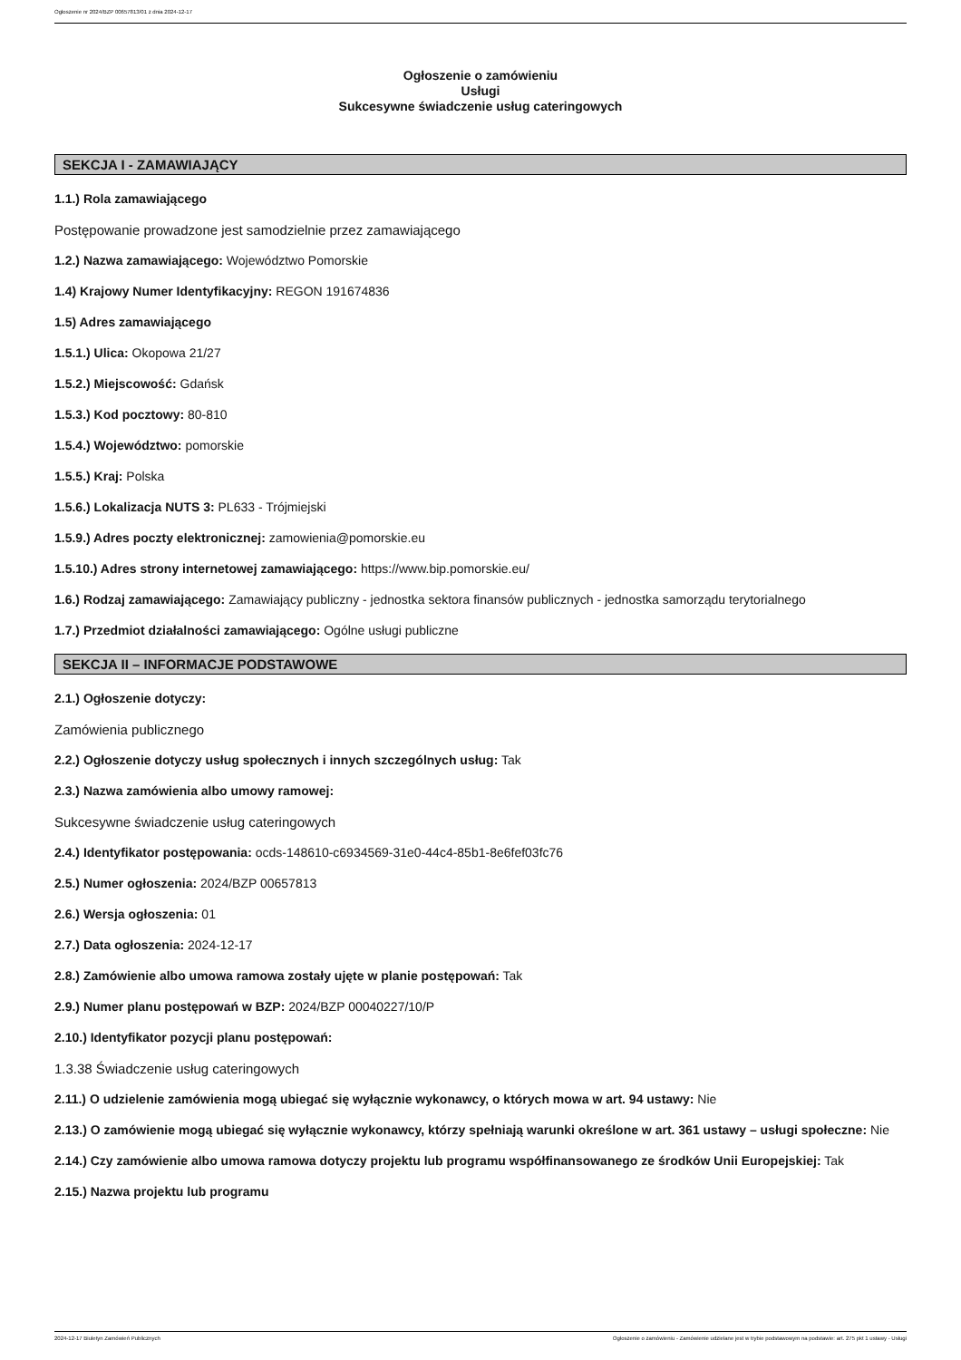Ogłoszenie nr 2024/BZP 00657813/01 z dnia 2024-12-17
Ogłoszenie o zamówieniu
Usługi
Sukcesywne świadczenie usług cateringowych
SEKCJA I - ZAMAWIAJĄCY
1.1.) Rola zamawiającego
Postępowanie prowadzone jest samodzielnie przez zamawiającego
1.2.) Nazwa zamawiającego: Województwo Pomorskie
1.4) Krajowy Numer Identyfikacyjny: REGON 191674836
1.5) Adres zamawiającego
1.5.1.) Ulica: Okopowa 21/27
1.5.2.) Miejscowość: Gdańsk
1.5.3.) Kod pocztowy: 80-810
1.5.4.) Województwo: pomorskie
1.5.5.) Kraj: Polska
1.5.6.) Lokalizacja NUTS 3: PL633 - Trójmiejski
1.5.9.) Adres poczty elektronicznej: zamowienia@pomorskie.eu
1.5.10.) Adres strony internetowej zamawiającego: https://www.bip.pomorskie.eu/
1.6.) Rodzaj zamawiającego: Zamawiający publiczny - jednostka sektora finansów publicznych - jednostka samorządu terytorialnego
1.7.) Przedmiot działalności zamawiającego: Ogólne usługi publiczne
SEKCJA II – INFORMACJE PODSTAWOWE
2.1.) Ogłoszenie dotyczy:
Zamówienia publicznego
2.2.) Ogłoszenie dotyczy usług społecznych i innych szczególnych usług: Tak
2.3.) Nazwa zamówienia albo umowy ramowej:
Sukcesywne świadczenie usług cateringowych
2.4.) Identyfikator postępowania: ocds-148610-c6934569-31e0-44c4-85b1-8e6fef03fc76
2.5.) Numer ogłoszenia: 2024/BZP 00657813
2.6.) Wersja ogłoszenia: 01
2.7.) Data ogłoszenia: 2024-12-17
2.8.) Zamówienie albo umowa ramowa zostały ujęte w planie postępowań: Tak
2.9.) Numer planu postępowań w BZP: 2024/BZP 00040227/10/P
2.10.) Identyfikator pozycji planu postępowań:
1.3.38 Świadczenie usług cateringowych
2.11.) O udzielenie zamówienia mogą ubiegać się wyłącznie wykonawcy, o których mowa w art. 94 ustawy: Nie
2.13.) O zamówienie mogą ubiegać się wyłącznie wykonawcy, którzy spełniają warunki określone w art. 361 ustawy – usługi społeczne: Nie
2.14.) Czy zamówienie albo umowa ramowa dotyczy projektu lub programu współfinansowanego ze środków Unii Europejskiej: Tak
2.15.) Nazwa projektu lub programu
2024-12-17 Biuletyn Zamówień Publicznych Ogłoszenie o zamówieniu - Zamówienie udzielane jest w trybie podstawowym na podstawie: art. 275 pkt 1 ustawy - Usługi